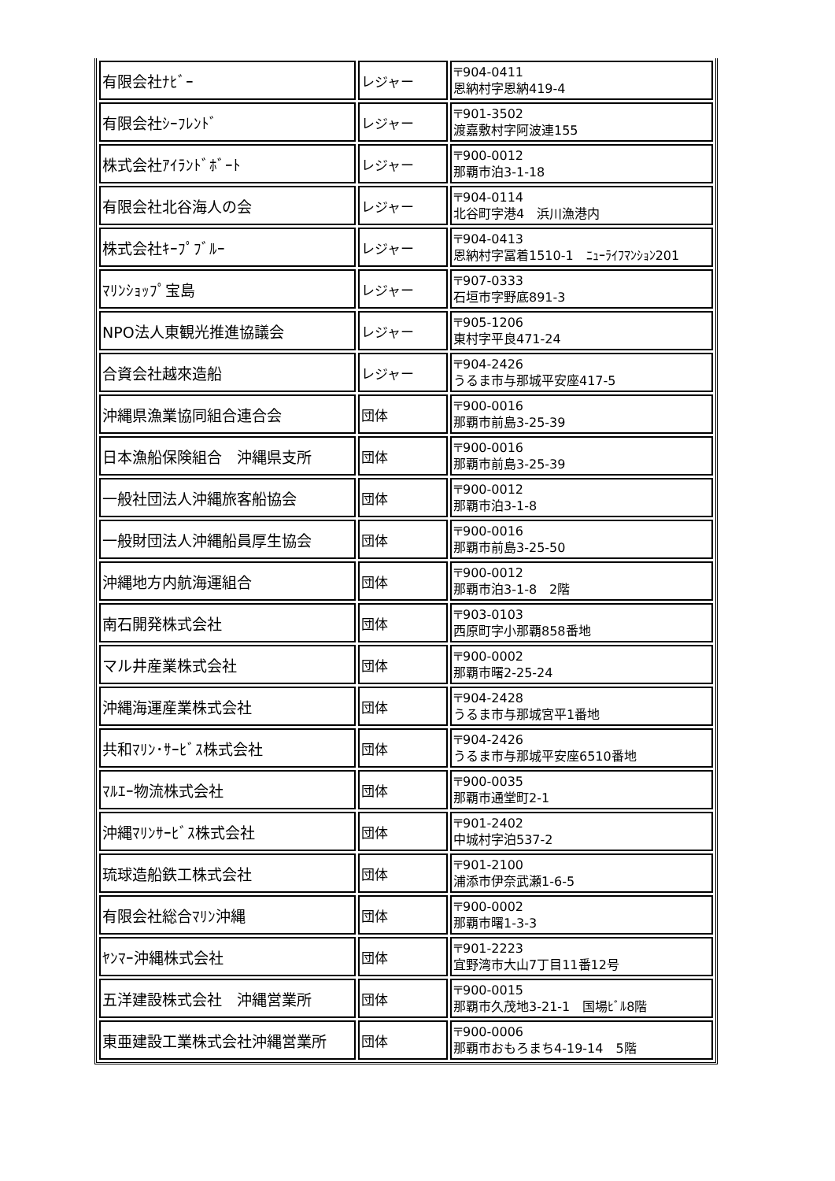| 有限会社ﾅﾋﾞｰ | レジャー | 〒904-0411 恩納村字恩納419-4 |
| 有限会社ｼｰﾌﾚﾝﾄﾞ | レジャー | 〒901-3502 渡嘉敷村字阿波連155 |
| 株式会社ｱｲﾗﾝﾄﾞﾎﾞｰﾄ | レジャー | 〒900-0012 那覇市泊3-1-18 |
| 有限会社北谷海人の会 | レジャー | 〒904-0114 北谷町字港4 浜川漁港内 |
| 株式会社ｷｰﾌﾟﾌﾞﾙｰ | レジャー | 〒904-0413 恩納村字冨着1510-1 ﾆｭｰﾗｲﾌﾏﾝｼｮﾝ201 |
| ﾏﾘﾝｼｮｯﾌﾟ宝島 | レジャー | 〒907-0333 石垣市字野底891-3 |
| NPO法人東観光推進協議会 | レジャー | 〒905-1206 東村字平良471-24 |
| 合資会社越來造船 | レジャー | 〒904-2426 うるま市与那城平安座417-5 |
| 沖縄県漁業協同組合連合会 | 団体 | 〒900-0016 那覇市前島3-25-39 |
| 日本漁船保険組合 沖縄県支所 | 団体 | 〒900-0016 那覇市前島3-25-39 |
| 一般社団法人沖縄旅客船協会 | 団体 | 〒900-0012 那覇市泊3-1-8 |
| 一般財団法人沖縄船員厚生協会 | 団体 | 〒900-0016 那覇市前島3-25-50 |
| 沖縄地方内航海運組合 | 団体 | 〒900-0012 那覇市泊3-1-8 2階 |
| 南石開発株式会社 | 団体 | 〒903-0103 西原町字小那覇858番地 |
| マル井産業株式会社 | 団体 | 〒900-0002 那覇市曙2-25-24 |
| 沖縄海運産業株式会社 | 団体 | 〒904-2428 うるま市与那城宮平1番地 |
| 共和ﾏﾘﾝ･ｻｰﾋﾞｽ株式会社 | 団体 | 〒904-2426 うるま市与那城平安座6510番地 |
| ﾏﾙｴｰ物流株式会社 | 団体 | 〒900-0035 那覇市通堂町2-1 |
| 沖縄ﾏﾘﾝｻｰﾋﾞｽ株式会社 | 団体 | 〒901-2402 中城村字泊537-2 |
| 琉球造船鉄工株式会社 | 団体 | 〒901-2100 浦添市伊奈武瀬1-6-5 |
| 有限会社総合ﾏﾘﾝ沖縄 | 団体 | 〒900-0002 那覇市曙1-3-3 |
| ﾔﾝﾏｰ沖縄株式会社 | 団体 | 〒901-2223 宜野湾市大山7丁目11番12号 |
| 五洋建設株式会社 沖縄営業所 | 団体 | 〒900-0015 那覇市久茂地3-21-1 国場ﾋﾞﾙ8階 |
| 東亜建設工業株式会社沖縄営業所 | 団体 | 〒900-0006 那覇市おもろまち4-19-14 5階 |